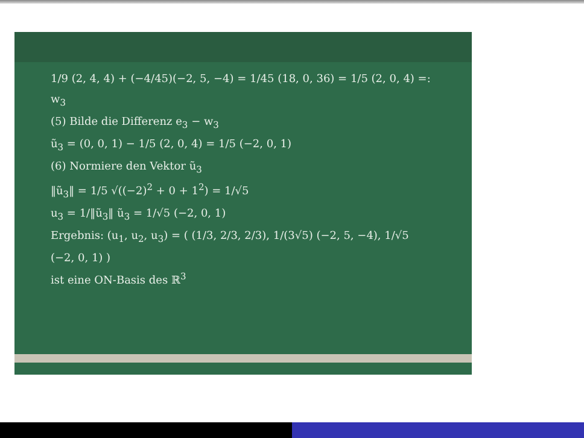1/9 (2, 4, 4) + (−4/45)(−2, 5, −4) = 1/45 (18, 0, 36) = 1/5 (2, 0, 4) =: w<sub>3</sub>
(5) Bilde die Differenz e<sub>3</sub> − w<sub>3</sub>
ũ<sub>3</sub> = (0, 0, 1) − 1/5 (2, 0, 4) = 1/5 (−2, 0, 1)
(6) Normiere den Vektor ũ<sub>3</sub>
‖ũ<sub>3</sub>‖ = 1/5 √((−2)<sup>2</sup> + 0 + 1<sup>2</sup>) = 1/√5
u<sub>3</sub> = 1/‖ũ<sub>3</sub>‖ ũ<sub>3</sub> = 1/√5 (−2, 0, 1)
Ergebnis: (u<sub>1</sub>, u<sub>2</sub>, u<sub>3</sub>) = ( (1/3, 2/3, 2/3), 1/(3√5) (−2, 5, −4), 1/√5 (−2, 0, 1) )
ist eine ON-Basis des ℝ<sup>3</sup>